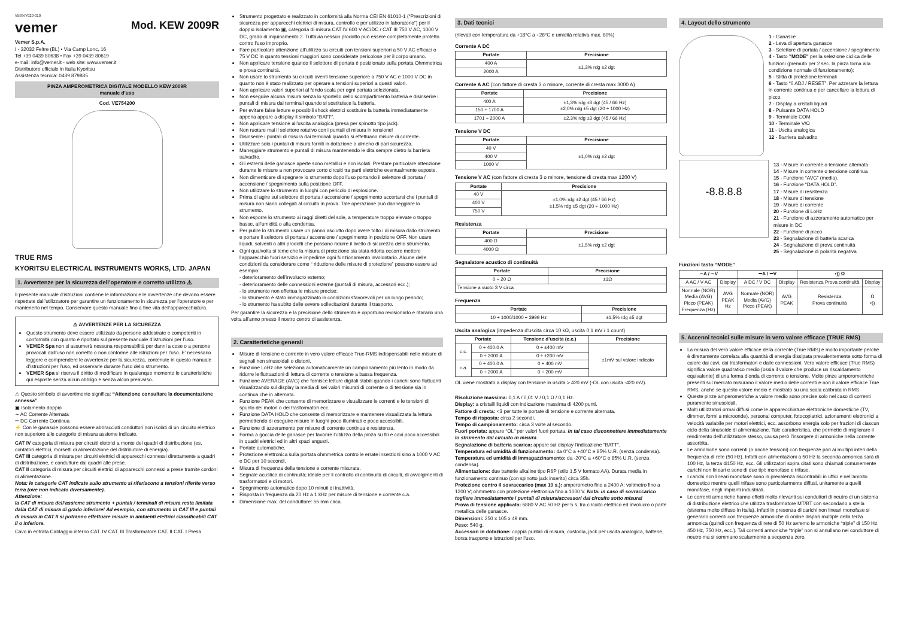V5ISKY020-010
vemer Mod. KEW 2009R
Vemer S.p.A.
I - 32032 Feltre (BL) • Via Camp Lonc, 16
Tel +39 0439 80638 • Fax +39 0439 80619
e-mail: info@vemer.it - web site: www.vemer.it
Distributore ufficiale in Italia Kyoritsu
Assistenza tecnica: 0439 879885
PINZA AMPEROMETRICA DIGITALE MODELLO KEW 2009R
manuale d’uso
Cod. VE754200
TRUE RMS
KYORITSU ELECTRICAL INSTRUMENTS WORKS, LTD. JAPAN
1. Avvertenze per la sicurezza dell’operatore e corretto utilizzo ⚠
Il presente manuale d’istruzioni contiene le informazioni e le avvertenze che devono essere rispettate dall’utilizzatore per garantire un funzionamento in sicurezza per l’operatore e per mantenerlo nel tempo. Conservare questo manuale fino a fine vita dell’apparecchiatura.
⚠ AVVERTENZE PER LA SICUREZZA
Questo strumento deve essere utilizzato da persone addestrate e competenti in conformità con quanto è riportato sul presente manuale d’istruzioni per l’uso.
VEMER Spa non si assumerà nessuna responsabilità per danni a cose o a persone provocati dall’uso non corretto o non conforme alle istruzioni per l’uso. E’ necessario leggere e comprendere le avvertenze per la sicurezza, contenute in questo manuale d’istruzioni per l’uso, ed osservarle durante l’uso dello strumento.
VEMER Spa si riserva il diritto di modificare in qualunque momento le caratteristiche qui esposte senza alcun obbligo e senza alcun preavviso.
⚠ Questo simbolo di avvertimento significa: “Attenzione consultare la documentazione annessa”.
▣ Isolamento doppio
∼ AC Corrente Alternata
⎓ DC Corrente Continua
⚡ Con le ganascie possono essere abbracciati conduttori non isolati di un circuito elettrico non superiore alle categorie di misura assieme indicate.
CAT IV categoria di misura per circuiti elettrici a monte dei quadri di distribuzione (es. contatori elettrici, morsetti di alimentazione del distributore di energia).
CAT III categoria di misura per circuiti elettrici di apparecchi connessi direttamente a quadri di distribuzione, e condutture dai quadri alle prese.
CAT II categoria di misura per circuiti elettrici di apparecchi connessi a prese tramite cordoni di alimentazione.
Nota: le categorie CAT indicate sullo strumento si riferiscono a tensioni riferite verso terra (ove non indicato diversamente).
Attenzione:
la CAT di misura dell’assieme strumento + puntali / terminali di misura resta limitata dalla CAT di misura di grado inferiore! Ad esempio, con strumento in CAT III e puntali di misura in CAT II si potranno effettuare misure in ambienti elettrici classificabili CAT II o inferiore.
Cavo in entrata Cablaggio interno CAT. IV CAT. III Trasformatore CAT. II CAT. I Presa
Strumento progettato e realizzato in conformità alla Norma CEI EN 61010-1 (“Prescrizioni di sicurezza per apparecchi elettrici di misura, controllo e per utilizzo in laboratorio”) per il doppio isolamento ▣, categoria di misura CAT IV 600 V AC/DC / CAT III 750 V AC, 1000 V DC, grado di inquinamento 2. Tuttavia nessun prodotto può essere completamente protetto contro l’uso improprio.
Fare particolare attenzione all’utilizzo su circuiti con tensioni superiori a 50 V AC efficaci o 75 V DC in quanto tensioni maggiori sono considerate pericolose per il corpo umano.
Non applicare tensione quando il selettore di portata è posizionato sulla portata Ohmmetrica e prova continuità.
Non usare lo strumento su circuiti aventi tensione superiore a 750 V AC e 1000 V DC in quanto non è stato realizzato per operare a tensioni superiori a questi valori.
Non applicare valori superiori al fondo scala per ogni portata selezionata.
Non eseguire alcuna misura senza lo sportello dello scompartimento batteria e disinserire i puntali di misura dai terminali quando si sostituisce la batteria.
Per evitare false letture e possibili shock elettrici sostituire la batteria immediatamente appena appare a display il simbolo “BATT”.
Non applicare tensione all’uscita analogica (presa per spinotto tipo jack).
Non ruotare mai il selettore rotativo con i puntali di misura in tensione!
Disinserire i puntali di misura dai terminali quando si effettuano misure di corrente.
Utilizzare solo i puntali di misura forniti in dotazione o almeno di pari sicurezza.
Maneggiare strumento e puntali di misura mantenendo le dita sempre dietro la barriera salvadito.
Gli estremi delle ganasce aperte sono metallici e non isolati. Prestare particolare attenzione durante le misure a non provocare corto circuiti tra parti elettriche eventualmente esposte.
Non dimenticare di spegnere lo strumento dopo l’uso portando il selettore di portata / accensione / spegnimento sulla posizione OFF.
Non utilizzare lo strumento in luoghi con pericolo di esplosione.
Prima di agire sul selettore di portata / accensione / spegnimento accertarsi che i puntali di misura non siano collegati al circuito in prova. Tale operazione può danneggiare lo strumento.
Non esporre lo strumento ai raggi diretti del sole, a temperature troppo elevate o troppo basse, all’umidità o alla condensa.
Per pulire lo strumento usare un panno asciutto dopo avere tolto i di misura dallo strumento e portare il selettore di portata / accensione / spegnimento in posizione OFF. Non usare liquidi, solventi o altri prodotti che possono ridurre il livello di sicurezza dello strumento.
Ogni qualvolta si teme che la misura di protezione sia stata ridotta occorre mettere l’apparecchio fuori servizio e impedirne ogni funzionamento involontario. Alcune delle condizioni da considerare come “ riduzione delle misure di protezione” possono essere ad esempio:
- deterioramento dell’involucro esterno;
- deterioramento delle connessioni esterne (puntali di misura, accessori ecc.);
- lo strumento non effettua le misure precise;
- lo strumento è stato immagazzinato in condizioni sfavorevoli per un lungo periodo;
- lo strumento ha subito delle severe sollecitazioni durante il trasporto.
Per garantire la sicurezza e la precisione dello strumento è opportuno revisionarlo e ritararlo una volta all’anno presso il nostro centro di assistenza.
2. Caratteristiche generali
Misure di tensione e corrente in vero valore efficace True-RMS indispensabili nelle misure di segnali non sinusoidali o distorti.
Funzione LoHz che seleziona automaticamente un campionamento più lento in modo da ridurre le fluttuazioni di lettura di corrente o tensione a bassa frequenza.
Funzione AVERAGE (AVG) che fornisce letture digitali stabili quando i carichi sono fluttuanti visualizzando sul display la media di sei valori misurati di corrente o di tensione sia in continua che in alternata.
Funzione PEAK che consente di memorizzare e visualizzare le correnti e le tensioni di spunto dei motori o dei trasformatori ecc.
Funzione DATA HOLD che consente di memorizzare e mantenere visualizzata la lettura permettendo di eseguire misure in luoghi poco illuminati e poco accessibili.
Funzione di azzeramento per misure di corrente continua e resistenza.
Forma a goccia delle ganasce per favorire l’utilizzo della pinza su fili e cavi poco accessibili in quadri elettrici ed in altri spazi angusti.
Portate automatiche.
Protezione elettronica sulla portata ohmmetrica contro le errate inserzioni sino a 1000 V AC e DC per 10 secondi.
Misura di frequenza della tensione e corrente misurata.
Segnale acustico di continuità; ideale per il controllo di continuità di circuiti, di avvolgimenti di trasformatori e di motori.
Spegnimento automatico dopo 10 minuti di inattività.
Risposta in frequenza da 20 Hz a 1 kHz per misure di tensione e corrente c.a.
Dimensione max. del conduttore: 55 mm circa.
3. Dati tecnici
(rilevati con temperatura da +18°C a +28°C e umidità relativa max. 80%)
Corrente A DC
| Portate | Precisione |
| --- | --- |
| 400 A | ±1,3% rdg ±2 dgt |
| 2000 A | |
Corrente A AC (con fattore di cresta 3 o minore, corrente di cresta max 3000 A)
| Portate | Precisione |
| --- | --- |
| 400 A | ±1,3% rdg ±3 dgt (45 / 66 Hz) ±2,0% rdg ±5 dgt (20 ÷ 1000 Hz) |
| 150 ÷ 1700 A | |
| 1701 ÷ 2000 A | ±2,3% rdg ±3 dgt (45 / 66 Hz) |
Tensione V DC
| Portate | Precisione |
| --- | --- |
| 40 V | ±1,0% rdg ±2 dgt |
| 400 V | |
| 1000 V | |
Tensione V AC (con fattore di cresta 3 o minore, tensione di cresta max 1200 V)
| Portate | Precisione |
| --- | --- |
| 40 V | ±1,0% rdg ±2 dgt (45 / 66 Hz) ±1,5% rdg ±5 dgt (20 ÷ 1000 Hz) |
| 400 V | |
| 750 V | |
Resistenza
| Portate | Precisione |
| --- | --- |
| 400 Ω | ±1,5% rdg ±2 dgt |
| 4000 Ω | |
Segnalatore acustico di continuità
| Portate | Precisione |
| --- | --- |
| 0 ÷ 20 Ω | ±1Ω |
| Tensione a vuoto 3 V circa | |
Frequenza
| Portate | Precisione |
| --- | --- |
| 10 ÷ 1000/1000 ÷ 3999 Hz | ±1,5% rdg ±5 dgt |
Uscita analogica (impedenza d’uscita circa 10 kΩ, uscita 0,1 mV / 1 count)
| Portate | | Tensione d’uscita (c.c.) | Precisione |
| --- | --- | --- | --- |
| c.c. | 0 ÷ 400.0 A | 0 ÷ ±400 mV | ±1mV sul valore indicato |
| | 0 ÷ 2000 A | 0 ÷ ±200 mV | |
| c.a. | 0 ÷ 400.0 A | 0 ÷ 400 mV | |
| | 0 ÷ 2000 A | 0 ÷ 200 mV | |
OL viene mostrato a display con tensione in uscita > 420 mV (-OL con uscita -420 mV).
Risoluzione massima: 0,1 A / 0,01 V / 0,1 Ω / 0,1 Hz.
Display: a cristalli liquidi con indicazione massima di 4200 punti.
Fattore di cresta: <3 per tutte le portate di tensione e corrente alternata.
Tempo di risposta: circa 2 secondi.
Tempo di campionamento: circa 3 volte al secondo.
Fuori portata: appare “OL” per valori fuori portata, in tal caso disconnettere immediatamente lo strumento dal circuito in misura.
Segnalazione di batteria scarica: appare sul display l’indicazione “BATT”.
Temperatura ed umidità di funzionamento: da 0°C a +40°C e 85% U.R. (senza condensa).
Temperatura ed umidità di immagazzinamento: da -20°C a +60°C e 85% U.R. (senza condensa).
Alimentazione: due batterie alkaline tipo R6P (stilo 1,5 V formato AA). Durata media in funzionamento continuo (con spinotto jack inserito) circa 35h.
Protezione contro il sovraccarico (max 10 s.): amperometro fino a 2400 A; voltmetro fino a 1200 V; ohmmetro con protezione elettronica fino a 1000 V. Nota: in caso di sovraccarico togliere immediatamente i puntali di misura/accessori dal circuito sotto misura!
Prova di tensione applicata: 6880 V AC 50 Hz per 5 s. tra circuito elettrico ed involucro o parte metallica delle ganasce.
Dimensioni: 250 x 105 x 49 mm.
Peso: 540 g.
Accessori in dotazione: coppia puntali di misura, custodia, jack per uscita analogica, batterie, borsa trasporto e istruzioni per l’uso.
4. Layout dello strumento
1 - Ganasce
2 - Leva di apertura ganasce
3 - Selettore di portata / accensione / spegnimento
4 - Tasto "MODE" per la selezione ciclica delle funzioni (premuto per 2 sec. la pinza torna alla condizione normale di funzionamento):
5 - Slitta di protezione terminali
6 - Tasto “0 ADJ / RESET”. Per azzerare la lettura in corrente continua e per cancellare la lettura di picco.
7 - Display a cristalli liquidi
8 - Pulsante DATA HOLD
9 - Terminale COM
10 - Terminale V/Ω
11 - Uscita analogica
12 - Barriera salvadito
-8.8.8.8
13 - Misure in corrente o tensione alternata
14 - Misure in corrente o tensione continua
15 - Funzione “AVG” (media).
16 - Funzione “DATA HOLD”.
17 - Misure di resistenza
18 - Misure di tensione
19 - Misure di corrente
20 - Funzione di LoHz
21 - Funzione di azzeramento automatico per misure in DC
22 - Funzione di picco
23 - Segnalazione di batteria scarica
24 - Segnalazione di prova continuità
25 - Segnalazione di polarità negativa
Funzioni tasto “MODE”
| ∼A / ∼V | | ⎓A / ⎓V | | •)) Ω | |
| --- | --- | --- | --- | --- | --- |
| A AC / V AC | Display | A DC / V DC | Display | Resistenza Prova continuità | Display |
| Normale (NOR) Media (AVG) Picco (PEAK) Frequenza (Hz) | AVG PEAK Hz | Normale (NOR) Media (AVG) Picco (PEAK) | AVG PEAK | Resistenza Prova continuità | Ω •)) |
5. Accenni tecnici sulle misure in vero valore efficace (TRUE RMS)
La misura del vero valore efficace della corrente (True RMS) è molto importante perché è direttamente correlata alla quantità di energia dissipata prevalentemente sotto forma di calore dai cavi, dai trasformatori e dalle connessioni. Vero valore efficace (True RMS) significa valore quadratico medio (ossia il valore che produce un riscaldamento equivalente) di una forma d’onda di corrente o tensione. Molte pinze amperometriche presenti sul mercato misurano il valore medio delle correnti e non il valore efficace True RMS, anche se questo valore medio è mostrato su una scala calibrata in RMS.
Queste pinze amperometriche a valore medio sono precise solo nel caso di correnti puramente sinusoidali.
Molti utilizzatori ormai diffusi come le apparecchiature elettroniche domestiche (TV, dimmer, formi a microonde), personal computer, fotocopiatrici, azionamenti elettronici a velocità variabile per motori elettrici, ecc. assorbono energia solo per frazioni di ciascun ciclo della sinusoide di alimentazione. Tale caratteristica, che permette di migliorare il rendimento dell’utilizzatore stesso, causa però l’insorgere di armoniche nella corrente assorbita.
Le armoniche sono correnti (o anche tensioni) con frequenze pari ai multipli interi della frequenza di rete (50 Hz). Infatti con alimentazioni a 50 Hz la seconda armonica sarà di 100 Hz, la terza di150 Hz, ecc. Gli utilizzatori sopra citati sono chiamati comunemente carichi non lineari e sono di due tipi: monofase e trifase.
I carichi non lineari monofase sono in prevalenza riscontrabili in uffici e nell’ambito domestico mentre quelli trifase sono particolarmente diffusi, unitamente a quelli monofase, negli impianti industriali.
Le correnti armoniche hanno effetti molto rilevanti sui conduttori di neutro di un sistema di distribuzione elettrico che utilizza trasformatore MT/BT con secondario a stella (sistema molto diffuso in Italia). Infatti in presenza di carichi non lineari monofase si generano correnti con frequenze armoniche di ordine dispari multiple della terza armonica (quindi con frequenza di rete di 50 Hz avremo le armoniche “triple” di 150 Hz, 450 Hz, 750 Hz, ecc.). Tali correnti armoniche “triple” non si annullano nel conduttore di neutro ma si sommano scalarmente a sequenza zero.